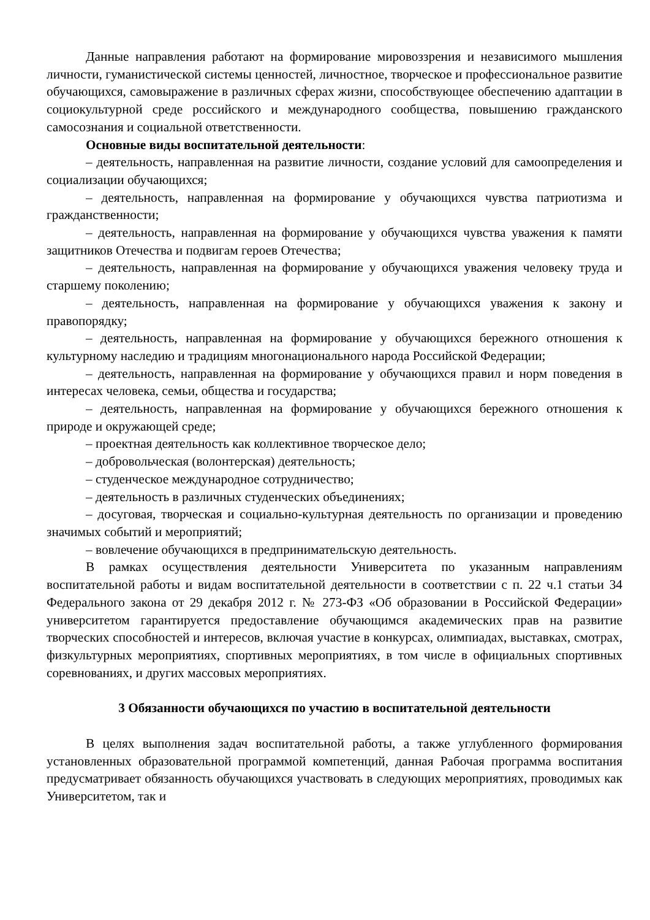Данные направления работают на формирование мировоззрения и независимого мышления личности, гуманистической системы ценностей, личностное, творческое и профессиональное развитие обучающихся, самовыражение в различных сферах жизни, способствующее обеспечению адаптации в социокультурной среде российского и международного сообщества, повышению гражданского самосознания и социальной ответственности.
Основные виды воспитательной деятельности:
– деятельность, направленная на развитие личности, создание условий для самоопределения и социализации обучающихся;
– деятельность, направленная на формирование у обучающихся чувства патриотизма и гражданственности;
– деятельность, направленная на формирование у обучающихся чувства уважения к памяти защитников Отечества и подвигам героев Отечества;
– деятельность, направленная на формирование у обучающихся уважения человеку труда и старшему поколению;
– деятельность, направленная на формирование у обучающихся уважения к закону и правопорядку;
– деятельность, направленная на формирование у обучающихся бережного отношения к культурному наследию и традициям многонационального народа Российской Федерации;
– деятельность, направленная на формирование у обучающихся правил и норм поведения в интересах человека, семьи, общества и государства;
– деятельность, направленная на формирование у обучающихся бережного отношения к природе и окружающей среде;
– проектная деятельность как коллективное творческое дело;
– добровольческая (волонтерская) деятельность;
– студенческое международное сотрудничество;
– деятельность в различных студенческих объединениях;
– досуговая, творческая и социально-культурная деятельность по организации и проведению значимых событий и мероприятий;
– вовлечение обучающихся в предпринимательскую деятельность.
В рамках осуществления деятельности Университета по указанным направлениям воспитательной работы и видам воспитательной деятельности в соответствии с п. 22 ч.1 статьи 34 Федерального закона от 29 декабря 2012 г. № 273-ФЗ «Об образовании в Российской Федерации» университетом гарантируется предоставление обучающимся академических прав на развитие творческих способностей и интересов, включая участие в конкурсах, олимпиадах, выставках, смотрах, физкультурных мероприятиях, спортивных мероприятиях, в том числе в официальных спортивных соревнованиях, и других массовых мероприятиях.
3 Обязанности обучающихся по участию в воспитательной деятельности
В целях выполнения задач воспитательной работы, а также углубленного формирования установленных образовательной программой компетенций, данная Рабочая программа воспитания предусматривает обязанность обучающихся участвовать в следующих мероприятиях, проводимых как Университетом, так и